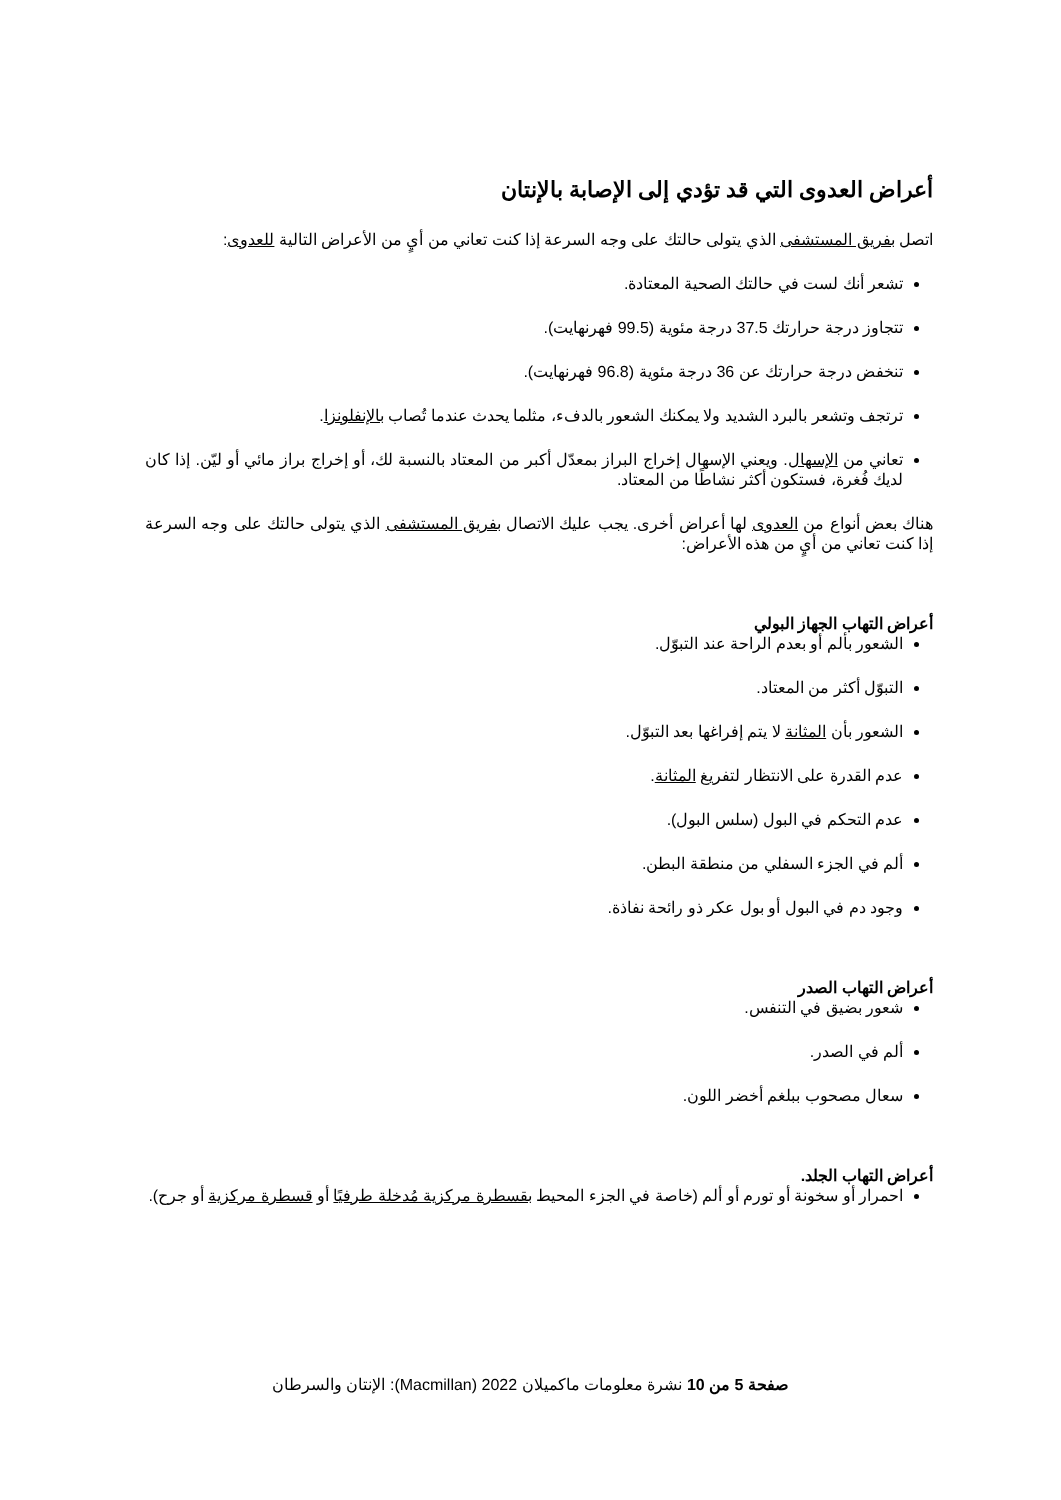أعراض العدوى التي قد تؤدي إلى الإصابة بالإنتان
اتصل بفريق المستشفى الذي يتولى حالتك على وجه السرعة إذا كنت تعاني من أيٍ من الأعراض التالية للعدوى:
تشعر أنك لست في حالتك الصحية المعتادة.
تتجاوز درجة حرارتك 37.5 درجة مئوية (99.5 فهرنهايت).
تنخفض درجة حرارتك عن 36 درجة مئوية (96.8 فهرنهايت).
ترتجف وتشعر بالبرد الشديد ولا يمكنك الشعور بالدفء، مثلما يحدث عندما تُصاب بالإنفلونزا.
تعاني من الإسهال. ويعني الإسهال إخراج البراز بمعدّل أكبر من المعتاد بالنسبة لك، أو إخراج براز مائي أو ليّن. إذا كان لديك فُغرة، فستكون أكثر نشاطًا من المعتاد.
هناك بعض أنواع من العدوى لها أعراض أخرى. يجب عليك الاتصال بفريق المستشفى الذي يتولى حالتك على وجه السرعة إذا كنت تعاني من أيٍ من هذه الأعراض:
أعراض التهاب الجهاز البولي
الشعور بألم أو بعدم الراحة عند التبوّل.
التبوّل أكثر من المعتاد.
الشعور بأن المثانة لا يتم إفراغها بعد التبوّل.
عدم القدرة على الانتظار لتفريغ المثانة.
عدم التحكم في البول (سلس البول).
ألم في الجزء السفلي من منطقة البطن.
وجود دم في البول أو بول عكر ذو رائحة نفاذة.
أعراض التهاب الصدر
شعور بضيق في التنفس.
ألم في الصدر.
سعال مصحوب ببلغم أخضر اللون.
أعراض التهاب الجلد.
احمرار أو سخونة أو تورم أو ألم (خاصة في الجزء المحيط بقسطرة مركزية مُدخلة طرفيًا أو قسطرة مركزية أو جرح).
صفحة 5 من 10 نشرة معلومات ماكميلان 2022 (Macmillan): الإنتان والسرطان